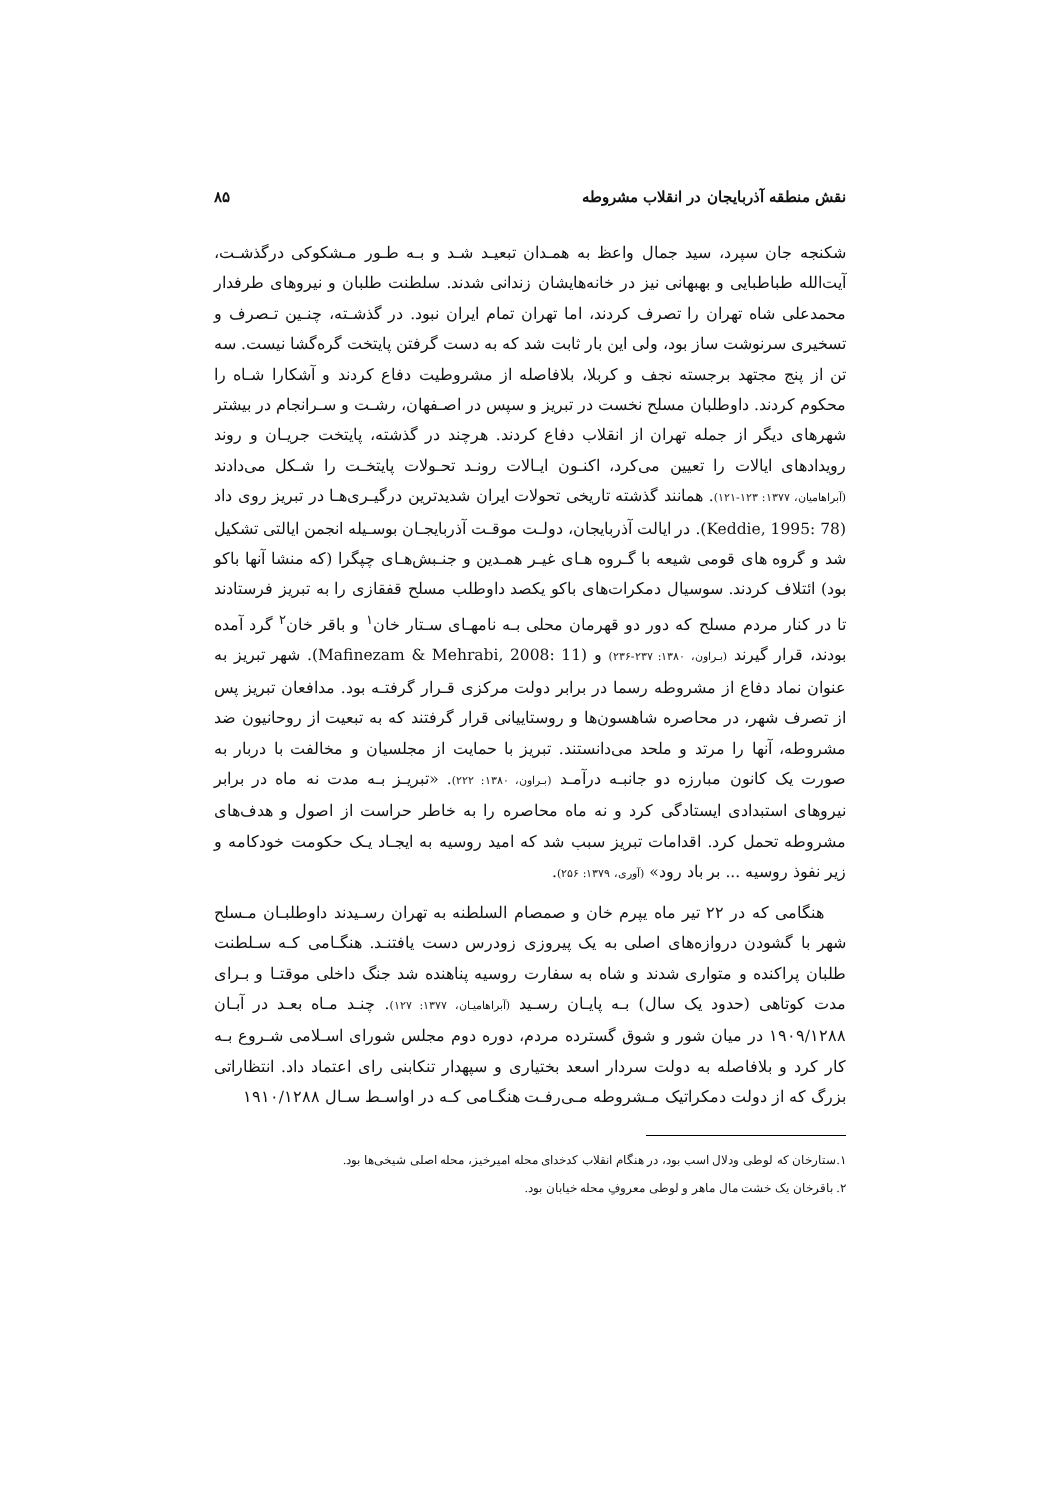نقش منطقه آذربایجان در انقلاب مشروطه ۸۵
شکنجه جان سپرد، سید جمال واعظ به همـدان تبعیـد شـد و بـه طـور مـشکوکی درگذشـت، آیت‌الله طباطبایی و بهبهانی نیز در خانه‌هایشان زندانی شدند. سلطنت طلبان و نیروهای طرفدار محمدعلی شاه تهران را تصرف کردند، اما تهران تمام ایران نبود. در گذشـته، چنـین تـصرف و تسخیری سرنوشت ساز بود، ولی این بار ثابت شد که به دست گرفتن پایتخت گره‌گشا نیست. سه تن از پنج مجتهد برجسته نجف و کربلا، بلافاصله از مشروطیت دفاع کردند و آشکارا شـاه را محکوم کردند. داوطلبان مسلح نخست در تبریز و سپس در اصـفهان، رشـت و سـرانجام در بیشتر شهرهای دیگر از جمله تهران از انقلاب دفاع کردند. هرچند در گذشته، پایتخت جریـان و روند رویدادهای ایالات را تعیین می‌کرد، اکنـون ایـالات رونـد تحـولات پایتخـت را شـکل می‌دادند (آبراهامیان، ۱۳۷۷: ۱۲۳-۱۲۱). همانند گذشته تاریخی تحولات ایران شدیدترین درگیـری‌هـا در تبریز روی داد (Keddie, 1995: 78). در ایالت آذربایجان، دولـت موقـت آذربایجـان بوسـیله انجمن ایالتی تشکیل شد و گروه های قومی شیعه با گـروه هـای غیـر همـدین و جنـبش‌هـای چپگرا (که منشا آنها باکو بود) ائتلاف کردند. سوسیال دمکرات‌های باکو یکصد داوطلب مسلح قفقازی را به تبریز فرستادند تا در کنار مردم مسلح که دور دو قهرمان محلی بـه نامهـای سـتار خان<sup>۱</sup> و باقر خان<sup>۲</sup> گرد آمده بودند، قرار گیرند (بـراون، ۱۳۸۰: ۲۳۷-۲۳۶) و (Mafinezam & Mehrabi, 2008: 11). شهر تبریز به عنوان نماد دفاع از مشروطه رسما در برابر دولت مرکزی قـرار گرفتـه بود. مدافعان تبریز پس از تصرف شهر، در محاصره شاهسون‌ها و روستاییانی قرار گرفتند که به تبعیت از روحانیون ضد مشروطه، آنها را مرتد و ملحد می‌دانستند. تبریز با حمایت از مجلسیان و مخالفت با دربار به صورت یک کانون مبارزه دو جانبـه درآمـد (بـراون، ۱۳۸۰: ۲۲۲). «تبریـز بـه مدت نه ماه در برابر نیروهای استبدادی ایستادگی کرد و نه ماه محاصره را به خاطر حراست از اصول و هدف‌های مشروطه تحمل کرد. اقدامات تبریز سبب شد که امید روسیه به ایجـاد یـک حکومت خودکامه و زیر نفوذ روسیه ... بر باد رود» (آوری، ۱۳۷۹: ۲۵۶).
هنگامی که در ۲۲ تیر ماه یپرم خان و صمصام السلطنه به تهران رسـیدند داوطلبـان مـسلح شهر با گشودن دروازه‌های اصلی به یک پیروزی زودرس دست یافتنـد. هنگـامی کـه سـلطنت طلبان پراکنده و متواری شدند و شاه به سفارت روسیه پناهنده شد جنگ داخلی موقتـا و بـرای مدت کوتاهی (حدود یک سال) بـه پایـان رسـید (آبراهامیـان، ۱۳۷۷: ۱۲۷). چنـد مـاه بعـد در آبـان ۱۹۰۹/۱۲۸۸ در میان شور و شوق گسترده مردم، دوره دوم مجلس شورای اسـلامی شـروع بـه کار کرد و بلافاصله به دولت سردار اسعد بختیاری و سپهدار تنکابنی رای اعتماد داد. انتظاراتی بزرگ که از دولت دمکراتیک مـشروطه مـی‌رفـت هنگـامی کـه در اواسـط سـال ۱۹۱۰/۱۲۸۸
۱.ستارخان که لوطی ودلال اسب بود، در هنگام انقلاب کدخدای محله امیرخیز، محله اصلی شیخی‌ها بود.
۲. باقرخان یک خشت مال ماهر و لوطی معروفِ محله خیابان بود.